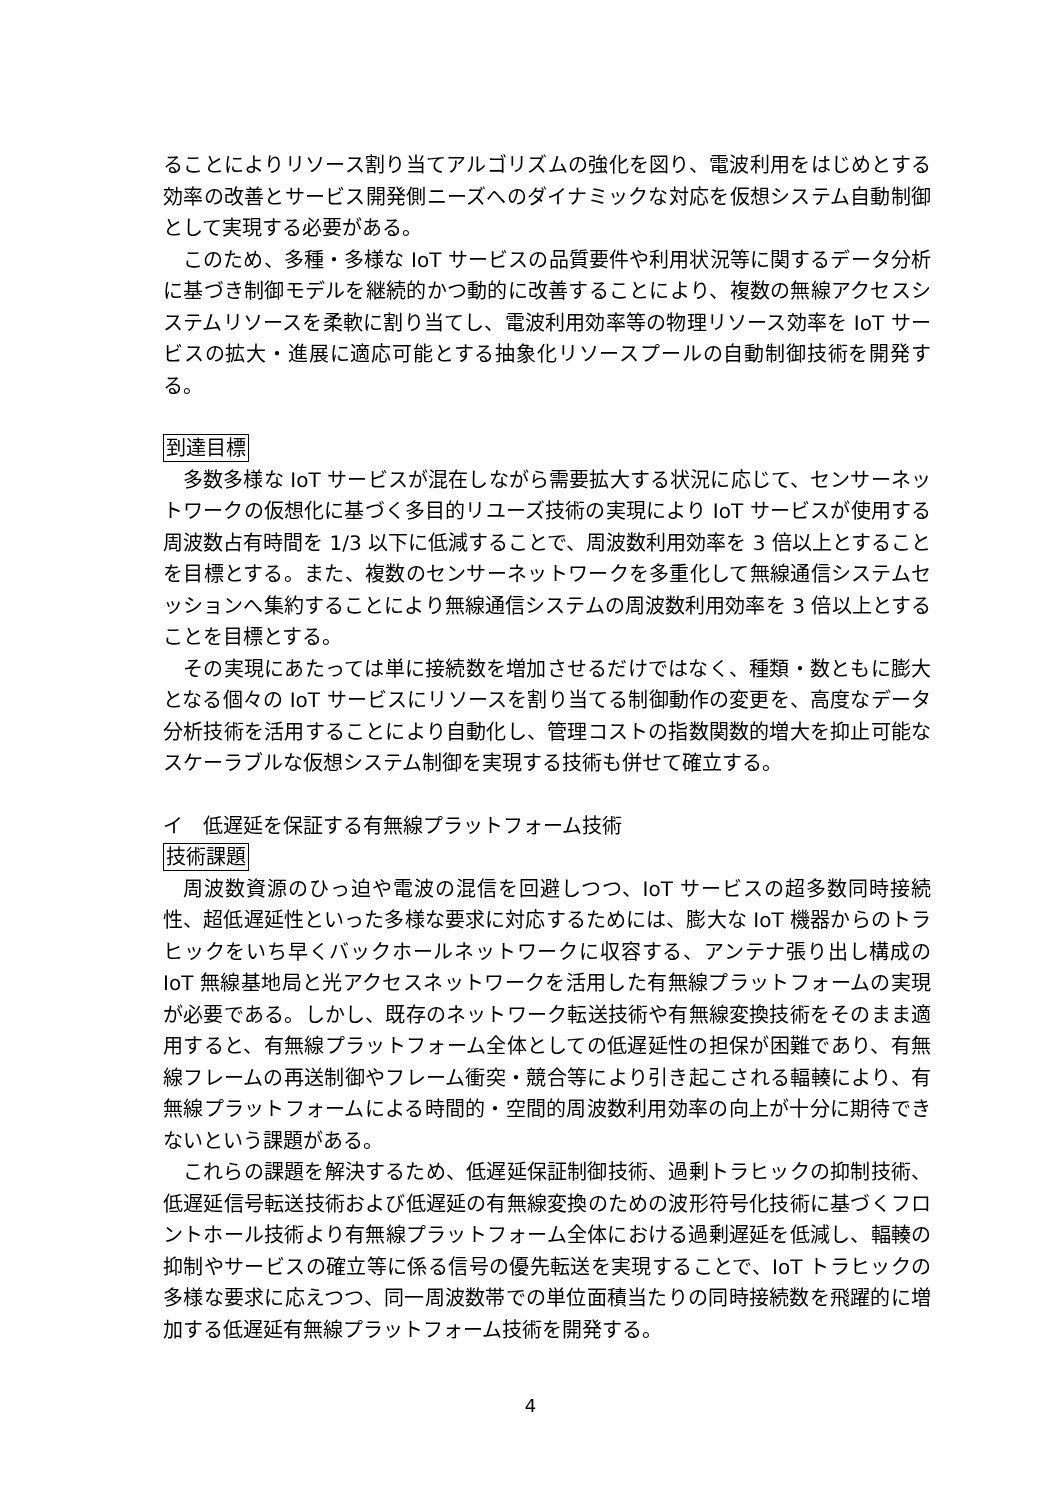ることによりリソース割り当てアルゴリズムの強化を図り、電波利用をはじめとする効率の改善とサービス開発側ニーズへのダイナミックな対応を仮想システム自動制御として実現する必要がある。
このため、多種・多様な IoT サービスの品質要件や利用状況等に関するデータ分析に基づき制御モデルを継続的かつ動的に改善することにより、複数の無線アクセスシステムリソースを柔軟に割り当てし、電波利用効率等の物理リソース効率を IoT サービスの拡大・進展に適応可能とする抽象化リソースプールの自動制御技術を開発する。
到達目標
多数多様な IoT サービスが混在しながら需要拡大する状況に応じて、センサーネットワークの仮想化に基づく多目的リユーズ技術の実現により IoT サービスが使用する周波数占有時間を 1/3 以下に低減することで、周波数利用効率を 3 倍以上とすることを目標とする。また、複数のセンサーネットワークを多重化して無線通信システムセッションへ集約することにより無線通信システムの周波数利用効率を 3 倍以上とすることを目標とする。
その実現にあたっては単に接続数を増加させるだけではなく、種類・数ともに膨大となる個々の IoT サービスにリソースを割り当てる制御動作の変更を、高度なデータ分析技術を活用することにより自動化し、管理コストの指数関数的増大を抑止可能なスケーラブルな仮想システム制御を実現する技術も併せて確立する。
イ　低遅延を保証する有無線プラットフォーム技術
技術課題
周波数資源のひっ迫や電波の混信を回避しつつ、IoT サービスの超多数同時接続性、超低遅延性といった多様な要求に対応するためには、膨大な IoT 機器からのトラヒックをいち早くバックホールネットワークに収容する、アンテナ張り出し構成の IoT 無線基地局と光アクセスネットワークを活用した有無線プラットフォームの実現が必要である。しかし、既存のネットワーク転送技術や有無線変換技術をそのまま適用すると、有無線プラットフォーム全体としての低遅延性の担保が困難であり、有無線フレームの再送制御やフレーム衝突・競合等により引き起こされる輻輳により、有無線プラットフォームによる時間的・空間的周波数利用効率の向上が十分に期待できないという課題がある。
これらの課題を解決するため、低遅延保証制御技術、過剰トラヒックの抑制技術、低遅延信号転送技術および低遅延の有無線変換のための波形符号化技術に基づくフロントホール技術より有無線プラットフォーム全体における過剰遅延を低減し、輻輳の抑制やサービスの確立等に係る信号の優先転送を実現することで、IoT トラヒックの多様な要求に応えつつ、同一周波数帯での単位面積当たりの同時接続数を飛躍的に増加する低遅延有無線プラットフォーム技術を開発する。
4